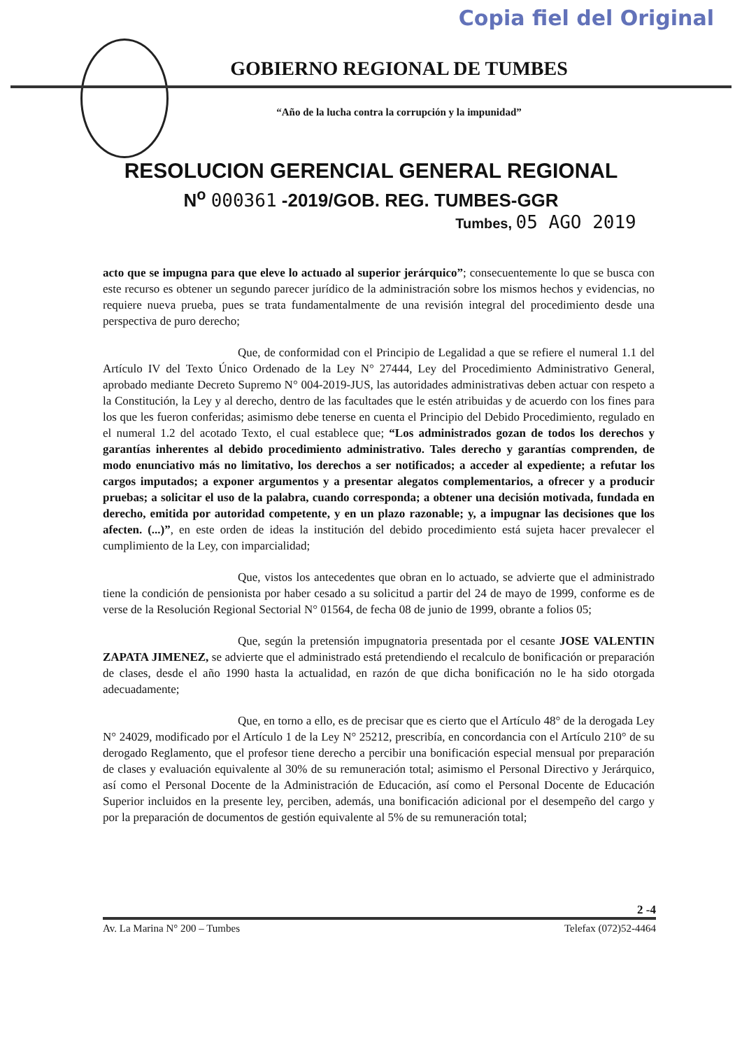Copia fiel del Original
GOBIERNO REGIONAL DE TUMBES
“Año de la lucha contra la corrupción y la impunidad”
RESOLUCION GERENCIAL GENERAL REGIONAL
N<sup>o</sup> 000361 -2019/GOB. REG. TUMBES-GGR
Tumbes, 05 AGO 2019
acto que se impugna para que eleve lo actuado al superior jerárquico”; consecuentemente lo que se busca con este recurso es obtener un segundo parecer jurídico de la administración sobre los mismos hechos y evidencias, no requiere nueva prueba, pues se trata fundamentalmente de una revisión integral del procedimiento desde una perspectiva de puro derecho;
Que, de conformidad con el Principio de Legalidad a que se refiere el numeral 1.1 del Artículo IV del Texto Único Ordenado de la Ley N° 27444, Ley del Procedimiento Administrativo General, aprobado mediante Decreto Supremo N° 004-2019-JUS, las autoridades administrativas deben actuar con respeto a la Constitución, la Ley y al derecho, dentro de las facultades que le estén atribuidas y de acuerdo con los fines para los que les fueron conferidas; asimismo debe tenerse en cuenta el Principio del Debido Procedimiento, regulado en el numeral 1.2 del acotado Texto, el cual establece que; “Los administrados gozan de todos los derechos y garantías inherentes al debido procedimiento administrativo. Tales derecho y garantías comprenden, de modo enunciativo más no limitativo, los derechos a ser notificados; a acceder al expediente; a refutar los cargos imputados; a exponer argumentos y a presentar alegatos complementarios, a ofrecer y a producir pruebas; a solicitar el uso de la palabra, cuando corresponda; a obtener una decisión motivada, fundada en derecho, emitida por autoridad competente, y en un plazo razonable; y, a impugnar las decisiones que los afecten. (...)”, en este orden de ideas la institución del debido procedimiento está sujeta hacer prevalecer el cumplimiento de la Ley, con imparcialidad;
Que, vistos los antecedentes que obran en lo actuado, se advierte que el administrado tiene la condición de pensionista por haber cesado a su solicitud a partir del 24 de mayo de 1999, conforme es de verse de la Resolución Regional Sectorial N° 01564, de fecha 08 de junio de 1999, obrante a folios 05;
Que, según la pretensión impugnatoria presentada por el cesante JOSE VALENTIN ZAPATA JIMENEZ, se advierte que el administrado está pretendiendo el recalculo de bonificación or preparación de clases, desde el año 1990 hasta la actualidad, en razón de que dicha bonificación no le ha sido otorgada adecuadamente;
Que, en torno a ello, es de precisar que es cierto que el Artículo 48° de la derogada Ley N° 24029, modificado por el Artículo 1 de la Ley N° 25212, prescribía, en concordancia con el Artículo 210° de su derogado Reglamento, que el profesor tiene derecho a percibir una bonificación especial mensual por preparación de clases y evaluación equivalente al 30% de su remuneración total; asimismo el Personal Directivo y Jerárquico, así como el Personal Docente de la Administración de Educación, así como el Personal Docente de Educación Superior incluidos en la presente ley, perciben, además, una bonificación adicional por el desempeño del cargo y por la preparación de documentos de gestión equivalente al 5% de su remuneración total;
2 -4
Av. La Marina N° 200 – Tumbes Telefax (072)52-4464